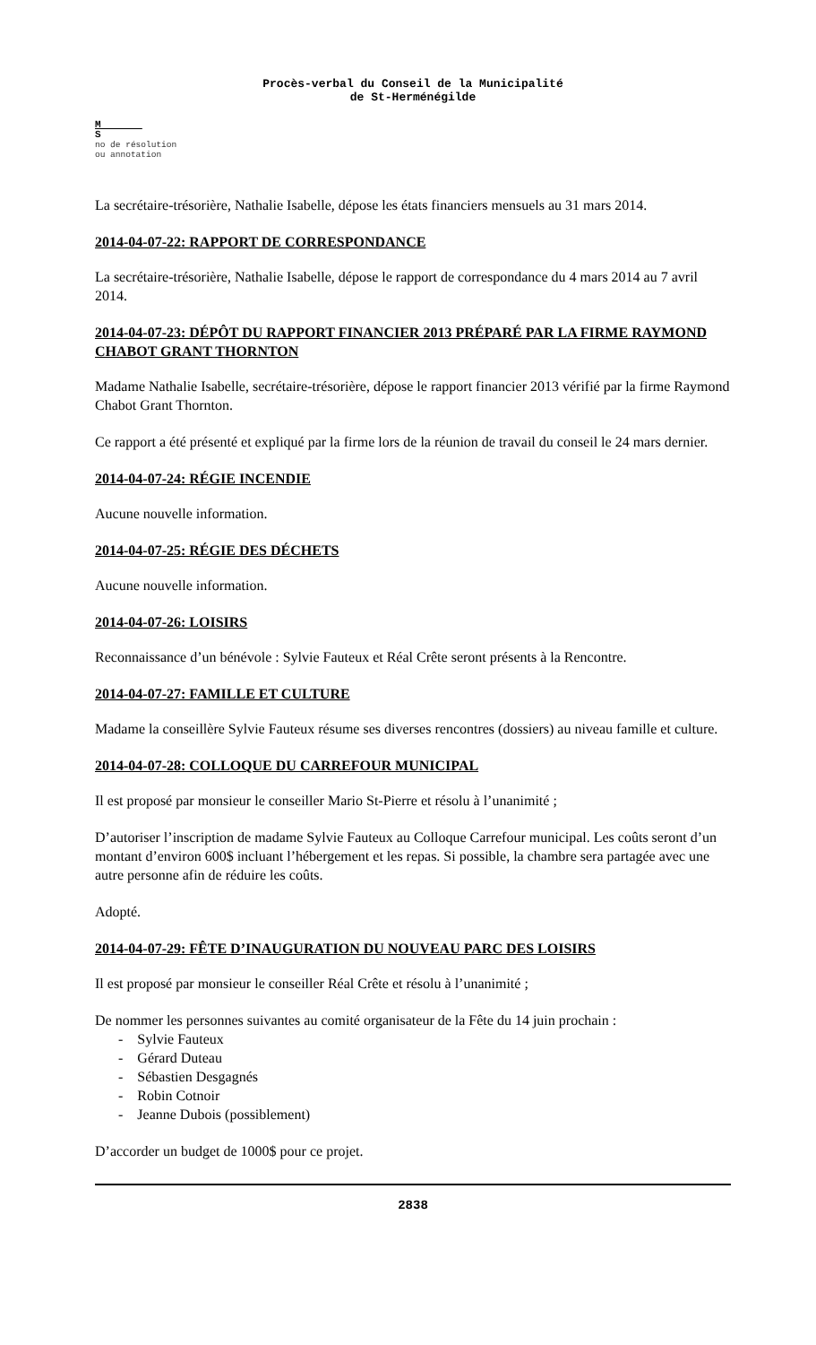Procès-verbal du Conseil de la Municipalité
de St-Herménégilde
M
S
no de résolution
ou annotation
La secrétaire-trésorière, Nathalie Isabelle, dépose les états financiers mensuels au 31 mars 2014.
2014-04-07-22: RAPPORT DE CORRESPONDANCE
La secrétaire-trésorière, Nathalie Isabelle, dépose le rapport de correspondance du 4 mars 2014 au 7 avril 2014.
2014-04-07-23: DÉPÔT DU RAPPORT FINANCIER 2013 PRÉPARÉ PAR LA FIRME RAYMOND CHABOT GRANT THORNTON
Madame Nathalie Isabelle, secrétaire-trésorière, dépose le rapport financier 2013 vérifié par la firme Raymond Chabot Grant Thornton.
Ce rapport a été présenté et expliqué par la firme lors de la réunion de travail du conseil le 24 mars dernier.
2014-04-07-24: RÉGIE INCENDIE
Aucune nouvelle information.
2014-04-07-25: RÉGIE DES DÉCHETS
Aucune nouvelle information.
2014-04-07-26: LOISIRS
Reconnaissance d’un bénévole : Sylvie Fauteux et Réal Crête seront présents à la Rencontre.
2014-04-07-27: FAMILLE ET CULTURE
Madame la conseillère Sylvie Fauteux résume ses diverses rencontres (dossiers) au niveau famille et culture.
2014-04-07-28: COLLOQUE DU CARREFOUR MUNICIPAL
Il est proposé par monsieur le conseiller Mario St-Pierre et résolu à l’unanimité ;
D’autoriser l’inscription de madame Sylvie Fauteux au Colloque Carrefour municipal. Les coûts seront d’un montant d’environ 600$ incluant l’hébergement et les repas. Si possible, la chambre sera partagée avec une autre personne afin de réduire les coûts.
Adopté.
2014-04-07-29: FÊTE D’INAUGURATION DU NOUVEAU PARC DES LOISIRS
Il est proposé par monsieur le conseiller Réal Crête et résolu à l’unanimité ;
De nommer les personnes suivantes au comité organisateur de la Fête du 14 juin prochain :
- Sylvie Fauteux
- Gérard Duteau
- Sébastien Desgagnés
- Robin Cotnoir
- Jeanne Dubois (possiblement)
D’accorder un budget de 1000$ pour ce projet.
2838